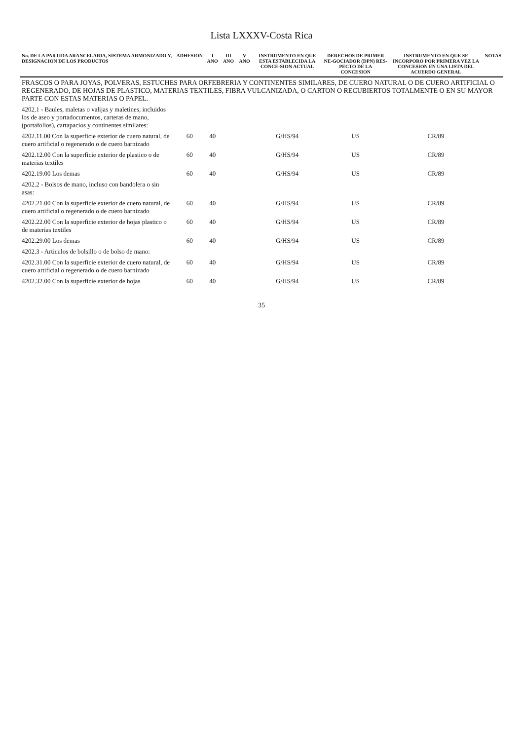Lista LXXXV-Costa Rica
| No. DE LA PARTIDA ARANCELARIA, SISTEMA ARMONIZADO Y, DESIGNACION DE LOS PRODUCTOS | ADHESION | I ANO | III ANO | V ANO | INSTRUMENTO EN QUE ESTA ESTABLECIDA LA CONCE-SION ACTUAL | DERECHOS DE PRIMER NE-GOCIADOR (DPN) RES-PECTO DE LA CONCESION | INSTRUMENTO EN QUE SE INCORPORO POR PRIMERA VEZ LA CONCESION EN UNA LISTA DEL ACUERDO GENERAL | NOTAS |
| --- | --- | --- | --- | --- | --- | --- | --- | --- |
| FRASCOS O PARA JOYAS, POLVERAS, ESTUCHES PARA ORFEBRERIA Y CONTINENTES SIMILARES, DE CUERO NATURAL O DE CUERO ARTIFICIAL O REGENERADO, DE HOJAS DE PLASTICO, MATERIAS TEXTILES, FIBRA VULCANIZADA, O CARTON O RECUBIERTOS TOTALMENTE O EN SU MAYOR PARTE CON ESTAS MATERIAS O PAPEL. | | | | | | | | |
| 4202.1 - Baules, maletas o valijas y maletines, incluidos los de aseo y portadocumentos, carteras de mano, (portafolios), cartapacios y continentes similares: | | | | | | | | |
| 4202.11.00 Con la superficie exterior de cuero natural, de cuero artificial o regenerado o de cuero barnizado | 60 | 40 | | | G/HS/94 | US | CR/89 | |
| 4202.12.00 Con la superficie exterior de plastico o de materias textiles | 60 | 40 | | | G/HS/94 | US | CR/89 | |
| 4202.19.00 Los demas | 60 | 40 | | | G/HS/94 | US | CR/89 | |
| 4202.2 - Bolsos de mano, incluso con bandolera o sin asas: | | | | | | | | |
| 4202.21.00 Con la superficie exterior de cuero natural, de cuero artificial o regenerado o de cuero barnizado | 60 | 40 | | | G/HS/94 | US | CR/89 | |
| 4202.22.00 Con la superficie exterior de hojas plastico o de materias textiles | 60 | 40 | | | G/HS/94 | US | CR/89 | |
| 4202.29.00 Los demas | 60 | 40 | | | G/HS/94 | US | CR/89 | |
| 4202.3 - Articulos de bolsillo o de bolso de mano: | | | | | | | | |
| 4202.31.00 Con la superficie exterior de cuero natural, de cuero artificial o regenerado o de cuero barnizado | 60 | 40 | | | G/HS/94 | US | CR/89 | |
| 4202.32.00 Con la superficie exterior de hojas | 60 | 40 | | | G/HS/94 | US | CR/89 | |
35